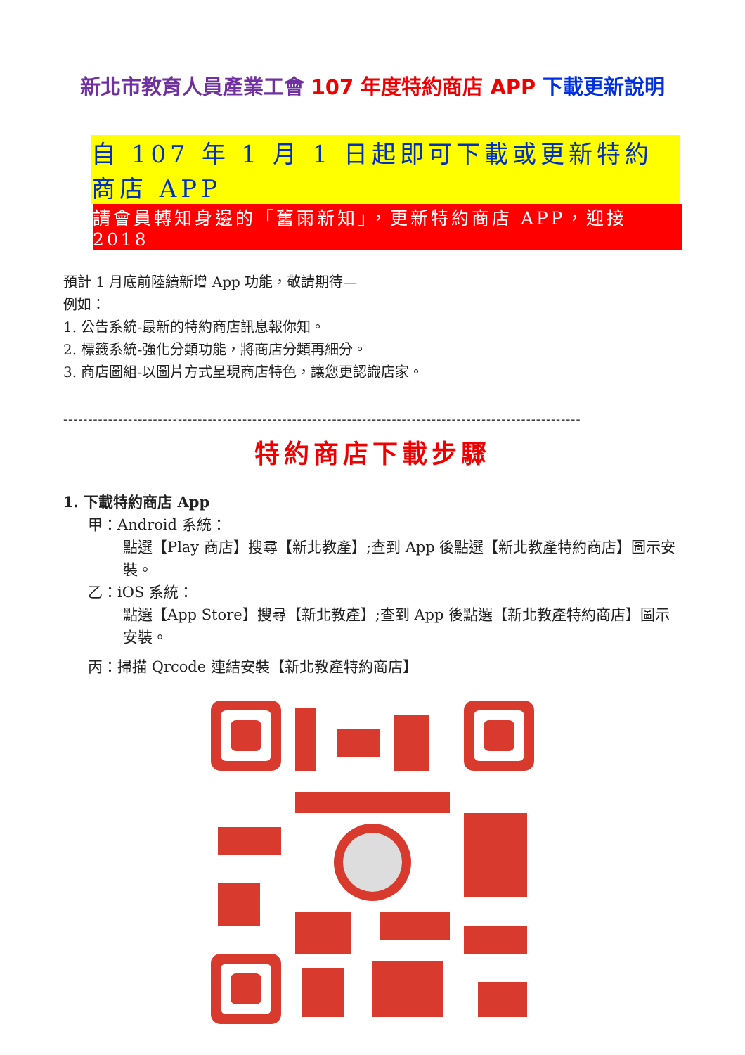新北市教育人員產業工會 107 年度特約商店 APP 下載更新說明
自 107 年 1 月 1 日起即可下載或更新特約商店 APP
請會員轉知身邊的「舊雨新知」，更新特約商店 APP，迎接 2018
預計 1 月底前陸續新增 App 功能，敬請期待—
例如：
1. 公告系統-最新的特約商店訊息報你知。
2. 標籤系統-強化分類功能，將商店分類再細分。
3. 商店圖組-以圖片方式呈現商店特色，讓您更認識店家。
--------------------------------------------------------------------------------------------------------
特約商店下載步驟
1. 下載特約商店 App
甲：Android 系統：
點選【Play 商店】搜尋【新北教產】;查到 App 後點選【新北教產特約商店】圖示安裝。
乙：iOS 系統：
點選【App Store】搜尋【新北教產】;查到 App 後點選【新北教產特約商店】圖示安裝。
丙：掃描 Qrcode 連結安裝【新北教產特約商店】